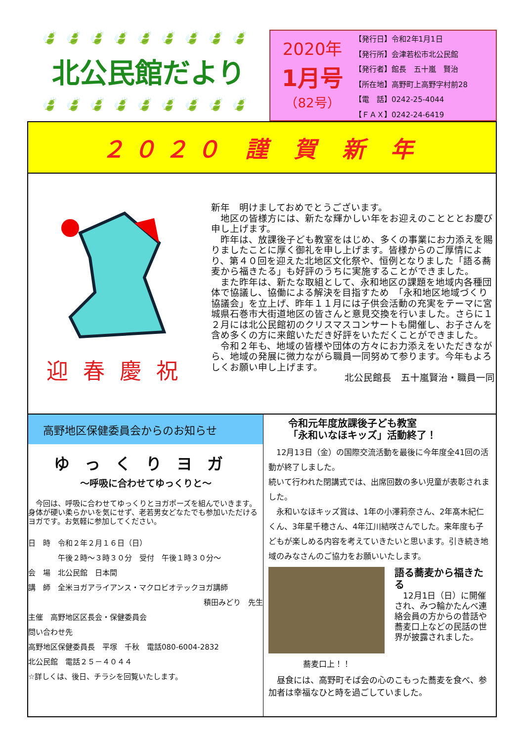🍃🍃🍃🍃🍃🍃🍃🍃🍃
北公民館だより
🍃🍃🍃🍃🍃🍃🍃🍃🍃
2020年
1月号
（82号）
【発行日】令和2年1月1日
【発行所】会津若松市北公民館
【発行者】館長　五十嵐　賢治
【所在地】高野町上高野字村前28
【電　話】0242-25-4044
【ＦＡＸ】0242-24-6419
２０２０ 謹 賀 新 年
迎春慶祝
新年　明けましておめでとうございます。
　地区の皆様方には、新たな輝かしい年をお迎えのことととお慶び申し上げます。
　昨年は、放課後子ども教室をはじめ、多くの事業にお力添えを賜りましたことに厚く御礼を申し上げます。皆様からのご厚情により、第４０回を迎えた北地区文化祭や、恒例となりました「語る蕎麦から福きたる」も好評のうちに実施することができました。
　また昨年は、新たな取組として、永和地区の課題を地域内各種団体で協議し、協働による解決を目指すため　「永和地区地域づくり協議会」を立上げ、昨年１１月には子供会活動の充実をテーマに宮城県石巻市大街道地区の皆さんと意見交換を行いました。さらに１２月には北公民館初のクリスマスコンサートも開催し、お子さんを含め多くの方に来館いただき好評をいただくことができました。
　令和２年も、地域の皆様や団体の方々にお力添えをいただきながら、地域の発展に微力ながら職員一同努めて参ります。今年もよろしくお願い申し上げます。
北公民館長　五十嵐賢治・職員一同
高野地区保健委員会からのお知らせ
ゆっくりヨガ
～呼吸に合わせてゆっくりと～
　今回は、呼吸に合わせてゆっくりとヨガポーズを組んでいきます。身体が硬い柔らかいを気にせず、老若男女どなたでも参加いただけるヨガです。お気軽に参加してください。
日　時　令和２年２月１６日（日）
　　　　午後２時～３時３０分　受付　午後１時３０分～
会　場　北公民館　日本間
講　師　全米ヨガアライアンス・マクロビオテックヨガ講師
積田みどり　先生
主催　高野地区区長会・保健委員会
問い合わせ先
高野地区保健委員長　平塚　千秋　電話080-6004-2832
北公民館　電話２５－４０４４
☆詳しくは、後日、チラシを回覧いたします。
令和元年度放課後子ども教室
「永和いなほキッズ」活動終了！
　12月13日（金）の国際交流活動を最後に今年度全41回の活動が終了しました。
続いて行われた閉講式では、出席回数の多い児童が表彰されました。
　永和いなほキッズ賞は、1年の小澤莉奈さん、2年髙木紀仁くん、3年星千穂さん、4年江川結咲さんでした。来年度も子どもが楽しめる内容を考えていきたいと思います。引き続き地域のみなさんのご協力をお願いいたします。
蕎麦口上！！
語る蕎麦から福きたる
　12月1日（日）に開催され、みつ輪かたんべ連絡会員の方からの昔話や蕎麦口上などの民話の世界が披露されました。
　昼食には、高野町そば会の心のこもった蕎麦を食べ、参加者は幸福なひと時を過ごしていました。